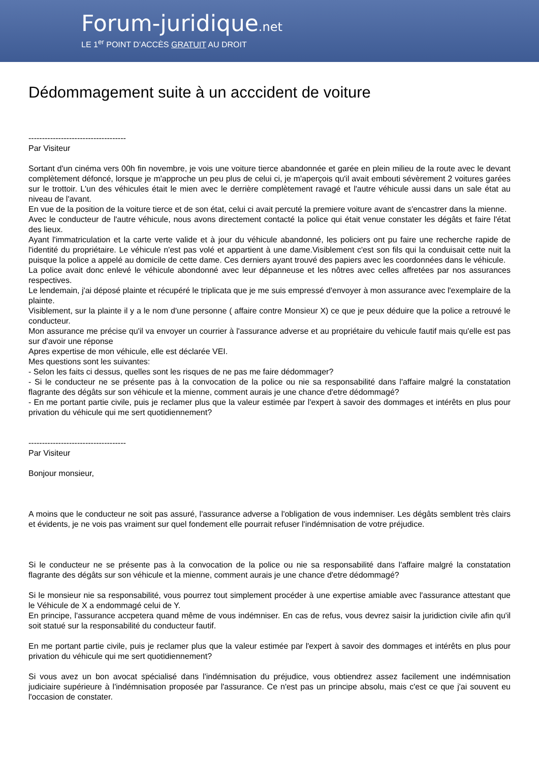Forum-juridique.net
LE 1<sup>er</sup> POINT D’ACCÈS GRATUIT AU DROIT
Dédommagement suite à un acccident de voiture
------------------------------------
Par Visiteur
Sortant d'un cinéma vers 00h fin novembre, je vois une voiture tierce abandonnée et garée en plein milieu de la route avec le devant complètement défoncé, lorsque je m'approche un peu plus de celui ci, je m'aperçois qu'il avait embouti sévèrement 2 voitures garées sur le trottoir. L'un des véhicules était le mien avec le derrière complètement ravagé et l'autre véhicule aussi dans un sale état au niveau de l'avant.
En vue de la position de la voiture tierce et de son état, celui ci avait percuté la premiere voiture avant de s'encastrer dans la mienne.
Avec le conducteur de l'autre véhicule, nous avons directement contacté la police qui était venue constater les dégâts et faire l'état des lieux.
Ayant l'immatriculation et la carte verte valide et à jour du véhicule abandonné, les policiers ont pu faire une recherche rapide de l'identité du propriétaire. Le véhicule n'est pas volé et appartient à une dame.Visiblement c'est son fils qui la conduisait cette nuit la puisque la police a appelé au domicile de cette dame. Ces derniers ayant trouvé des papiers avec les coordonnées dans le véhicule.
La police avait donc enlevé le véhicule abondonné avec leur dépanneuse et les nôtres avec celles affretées par nos assurances respectives.
Le lendemain, j'ai déposé plainte et récupéré le triplicata que je me suis empressé d'envoyer à mon assurance avec l'exemplaire de la plainte.
Visiblement, sur la plainte il y a le nom d'une personne ( affaire contre Monsieur X) ce que je peux déduire que la police a retrouvé le conducteur.
Mon assurance me précise qu'il va envoyer un courrier à l'assurance adverse et au propriétaire du vehicule fautif mais qu'elle est pas sur d'avoir une réponse
Apres expertise de mon véhicule, elle est déclarée VEI.
Mes questions sont les suivantes:
- Selon les faits ci dessus, quelles sont les risques de ne pas me faire dédommager?
- Si le conducteur ne se présente pas à la convocation de la police ou nie sa responsabilité dans l'affaire malgré la constatation flagrante des dégâts sur son véhicule et la mienne, comment aurais je une chance d'etre dédommagé?
- En me portant partie civile, puis je reclamer plus que la valeur estimée par l'expert à savoir des dommages et intérêts en plus pour privation du véhicule qui me sert quotidiennement?
------------------------------------
Par Visiteur
Bonjour monsieur,
A moins que le conducteur ne soit pas assuré, l'assurance adverse a l'obligation de vous indemniser. Les dégâts semblent très clairs et évidents, je ne vois pas vraiment sur quel fondement elle pourrait refuser l'indémnisation de votre préjudice.
Si le conducteur ne se présente pas à la convocation de la police ou nie sa responsabilité dans l'affaire malgré la constatation flagrante des dégâts sur son véhicule et la mienne, comment aurais je une chance d'etre dédommagé?
Si le monsieur nie sa responsabilité, vous pourrez tout simplement procéder à une expertise amiable avec l'assurance attestant que le Véhicule de X a endommagé celui de Y.
En principe, l'assurance accpetera quand même de vous indémniser. En cas de refus, vous devrez saisir la juridiction civile afin qu'il soit statué sur la responsabilité du conducteur fautif.
En me portant partie civile, puis je reclamer plus que la valeur estimée par l'expert à savoir des dommages et intérêts en plus pour privation du véhicule qui me sert quotidiennement?
Si vous avez un bon avocat spécialisé dans l'indémnisation du préjudice, vous obtiendrez assez facilement une indémnisation judiciaire supérieure à l'indémnisation proposée par l'assurance. Ce n'est pas un principe absolu, mais c'est ce que j'ai souvent eu l'occasion de constater.